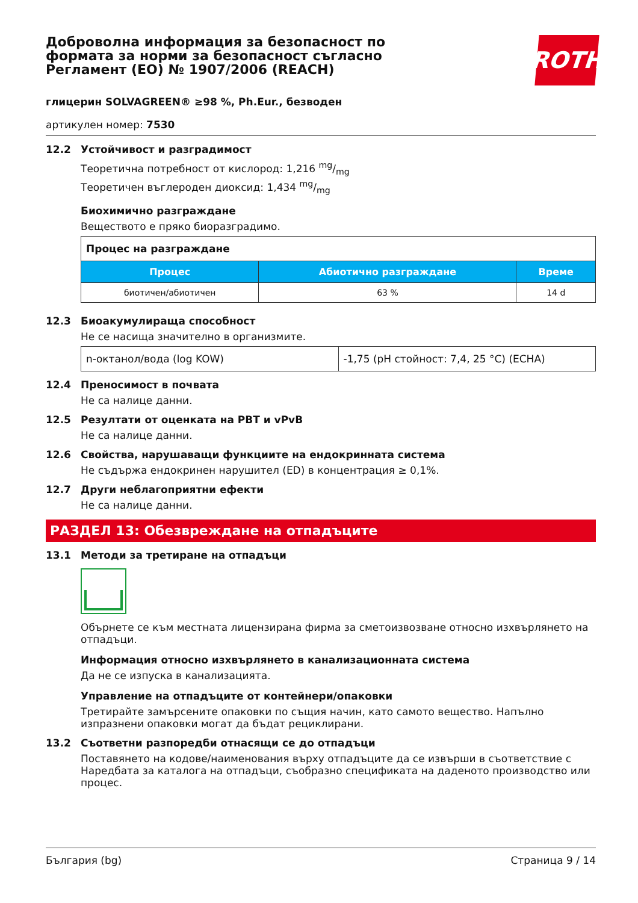Доброволна информация за безопасност по формата за норми за безопасност съгласно Регламент (ЕО) № 1907/2006 (REACH)
ROTH
глицерин SOLVAGREEN® ≥98 %, Ph.Eur., безводен
артикулен номер: 7530
12.2 Устойчивост и разградимост
Теоретична потребност от кислород: 1,216 mg/mg
Теоретичен въглероден диоксид: 1,434 mg/mg
Биохимично разграждане
Веществото е пряко биоразградимо.
| Процес на разграждане | | |
| Процес | Абиотично разграждане | Време |
| биотичен/абиотичен | 63 % | 14 d |
12.3 Биоакумулираща способност
Не се насища значително в организмите.
| n-октанол/вода (log KOW) | -1,75 (pH стойност: 7,4, 25 °C) (ECHA) |
12.4 Преносимост в почвата
Не са налице данни.
12.5 Резултати от оценката на PBT и vPvB
Не са налице данни.
12.6 Свойства, нарушаващи функциите на ендокринната система
Не съдържа ендокринен нарушител (ED) в концентрация ≥ 0,1%.
12.7 Други неблагоприятни ефекти
Не са налице данни.
РАЗДЕЛ 13: Обезвреждане на отпадъците
13.1 Методи за третиране на отпадъци
Обърнете се към местната лицензирана фирма за сметоизвозване относно изхвърлянето на отпадъци.
Информация относно изхвърлянето в канализационната система
Да не се изпуска в канализацията.
Управление на отпадъците от контейнери/опаковки
Третирайте замърсените опаковки по същия начин, като самото вещество. Напълно изпразнени опаковки могат да бъдат рециклирани.
13.2 Съответни разпоредби отнасящи се до отпадъци
Поставянето на кодове/наименования върху отпадъците да се извърши в съответствие с Наредбата за каталога на отпадъци, съобразно спецификата на даденото производство или процес.
България (bg) Страница 9 / 14